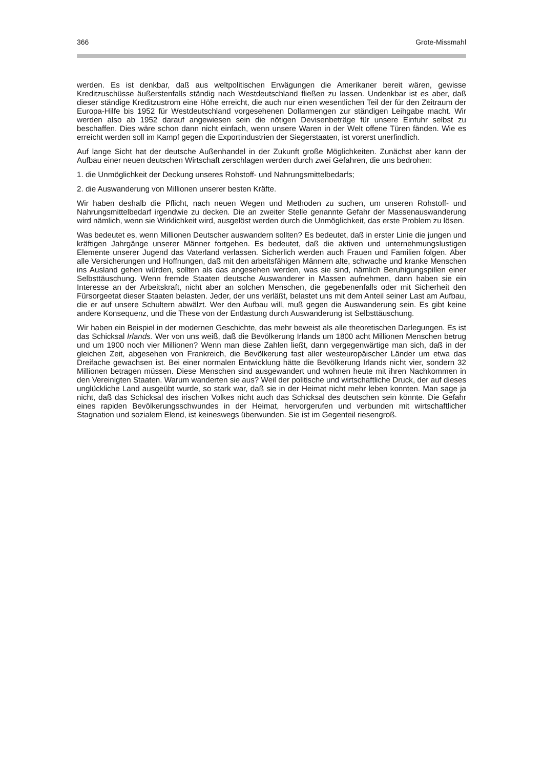366 Grote-Missmahl
werden. Es ist denkbar, daß aus weltpolitischen Erwägungen die Amerikaner bereit wären, gewisse Kreditzuschüsse äußerstenfalls ständig nach Westdeutschland fließen zu lassen. Undenkbar ist es aber, daß dieser ständige Kreditzustrom eine Höhe erreicht, die auch nur einen wesentlichen Teil der für den Zeitraum der Europa-Hilfe bis 1952 für Westdeutschland vorgesehenen Dollarmengen zur ständigen Leihgabe macht. Wir werden also ab 1952 darauf angewiesen sein die nötigen Devisenbeträge für unsere Einfuhr selbst zu beschaffen. Dies wäre schon dann nicht einfach, wenn unsere Waren in der Welt offene Türen fänden. Wie es erreicht werden soll im Kampf gegen die Exportindustrien der Siegerstaaten, ist vorerst unerfindlich.
Auf lange Sicht hat der deutsche Außenhandel in der Zukunft große Möglichkeiten. Zunächst aber kann der Aufbau einer neuen deutschen Wirtschaft zerschlagen werden durch zwei Gefahren, die uns bedrohen:
1. die Unmöglichkeit der Deckung unseres Rohstoff- und Nahrungsmittelbedarfs;
2. die Auswanderung von Millionen unserer besten Kräfte.
Wir haben deshalb die Pflicht, nach neuen Wegen und Methoden zu suchen, um unseren Rohstoff- und Nahrungsmittelbedarf irgendwie zu decken. Die an zweiter Stelle genannte Gefahr der Massenauswanderung wird nämlich, wenn sie Wirklichkeit wird, ausgelöst werden durch die Unmöglichkeit, das erste Problem zu lösen.
Was bedeutet es, wenn Millionen Deutscher auswandern sollten? Es bedeutet, daß in erster Linie die jungen und kräftigen Jahrgänge unserer Männer fortgehen. Es bedeutet, daß die aktiven und unternehmungslustigen Elemente unserer Jugend das Vaterland verlassen. Sicherlich werden auch Frauen und Familien folgen. Aber alle Versicherungen und Hoffnungen, daß mit den arbeitsfähigen Männern alte, schwache und kranke Menschen ins Ausland gehen würden, sollten als das angesehen werden, was sie sind, nämlich Beruhigungspillen einer Selbsttäuschung. Wenn fremde Staaten deutsche Auswanderer in Massen aufnehmen, dann haben sie ein Interesse an der Arbeitskraft, nicht aber an solchen Menschen, die gegebenenfalls oder mit Sicherheit den Fürsorgeetat dieser Staaten belasten. Jeder, der uns verläßt, belastet uns mit dem Anteil seiner Last am Aufbau, die er auf unsere Schultern abwälzt. Wer den Aufbau will, muß gegen die Auswanderung sein. Es gibt keine andere Konsequenz, und die These von der Entlastung durch Auswanderung ist Selbsttäuschung.
Wir haben ein Beispiel in der modernen Geschichte, das mehr beweist als alle theoretischen Darlegungen. Es ist das Schicksal Irlands. Wer von uns weiß, daß die Bevölkerung Irlands um 1800 acht Millionen Menschen betrug und um 1900 noch vier Millionen? Wenn man diese Zahlen ließt, dann vergegenwärtige man sich, daß in der gleichen Zeit, abgesehen von Frankreich, die Bevölkerung fast aller westeuropäischer Länder um etwa das Dreifache gewachsen ist. Bei einer normalen Entwicklung hätte die Bevölkerung Irlands nicht vier, sondern 32 Millionen betragen müssen. Diese Menschen sind ausgewandert und wohnen heute mit ihren Nachkommen in den Vereinigten Staaten. Warum wanderten sie aus? Weil der politische und wirtschaftliche Druck, der auf dieses unglückliche Land ausgeübt wurde, so stark war, daß sie in der Heimat nicht mehr leben konnten. Man sage ja nicht, daß das Schicksal des irischen Volkes nicht auch das Schicksal des deutschen sein könnte. Die Gefahr eines rapiden Bevölkerungsschwundes in der Heimat, hervorgerufen und verbunden mit wirtschaftlicher Stagnation und sozialem Elend, ist keineswegs überwunden. Sie ist im Gegenteil riesengroß.